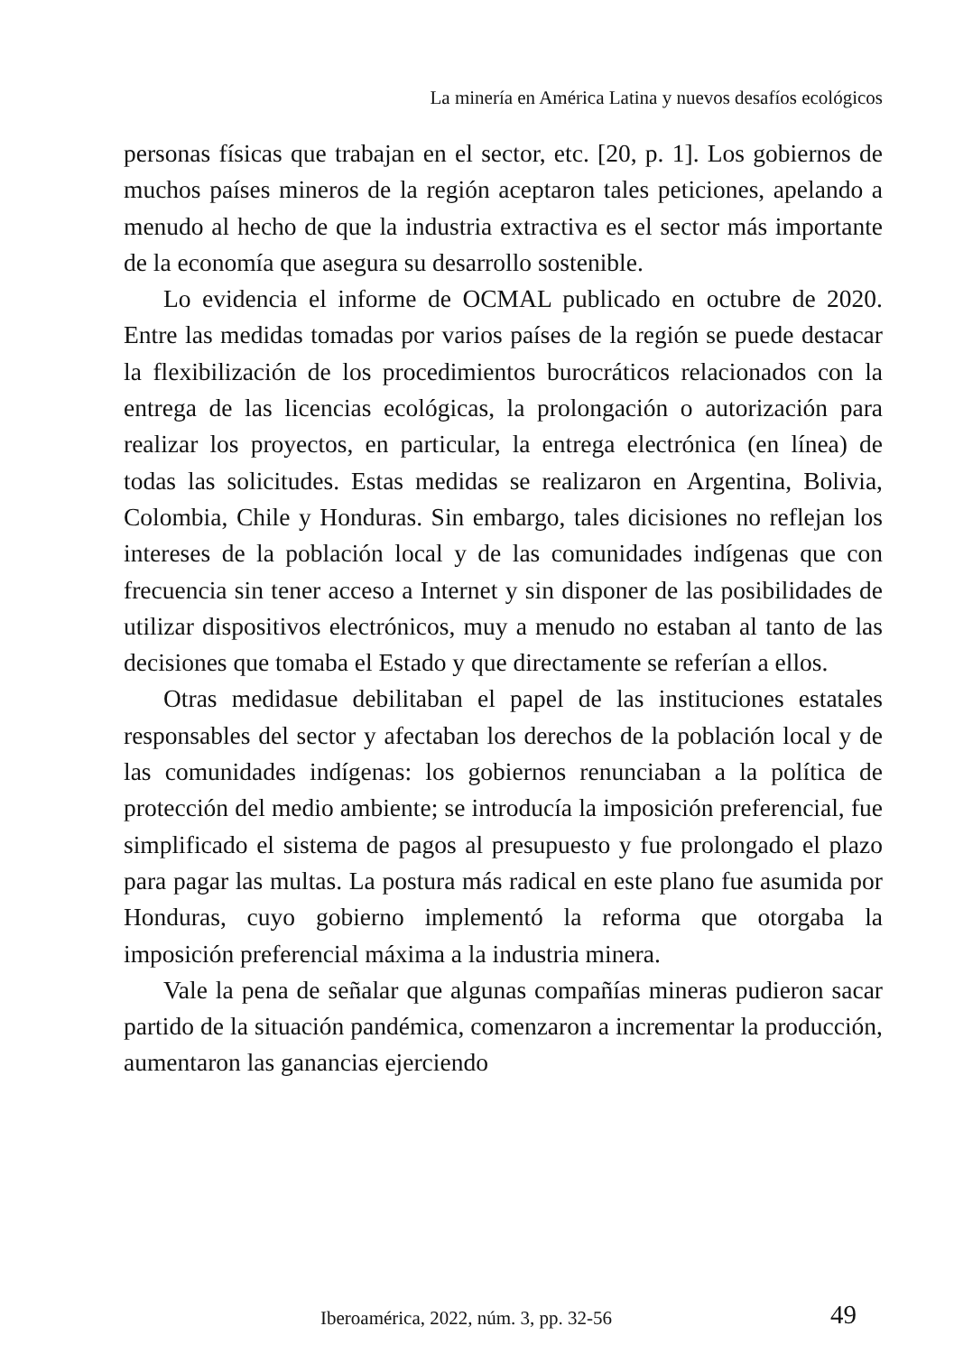La minería en América Latina y nuevos desafíos ecológicos
personas físicas que trabajan en el sector, etc. [20, p. 1]. Los gobiernos de muchos países mineros de la región aceptaron tales peticiones, apelando a menudo al hecho de que la industria extractiva es el sector más importante de la economía que asegura su desarrollo sostenible.
Lo evidencia el informe de OCMAL publicado en octubre de 2020. Entre las medidas tomadas por varios países de la región se puede destacar la flexibilización de los procedimientos burocráticos relacionados con la entrega de las licencias ecológicas, la prolongación o autorización para realizar los proyectos, en particular, la entrega electrónica (en línea) de todas las solicitudes. Estas medidas se realizaron en Argentina, Bolivia, Colombia, Chile y Honduras. Sin embargo, tales dicisiones no reflejan los intereses de la población local y de las comunidades indígenas que con frecuencia sin tener acceso a Internet y sin disponer de las posibilidades de utilizar dispositivos electrónicos, muy a menudo no estaban al tanto de las decisiones que tomaba el Estado y que directamente se referían a ellos.
Otras medidasue debilitaban el papel de las instituciones estatales responsables del sector y afectaban los derechos de la población local y de las comunidades indígenas: los gobiernos renunciaban a la política de protección del medio ambiente; se introducía la imposición preferencial, fue simplificado el sistema de pagos al presupuesto y fue prolongado el plazo para pagar las multas. La postura más radical en este plano fue asumida por Honduras, cuyo gobierno implementó la reforma que otorgaba la imposición preferencial máxima a la industria minera.
Vale la pena de señalar que algunas compañías mineras pudieron sacar partido de la situación pandémica, comenzaron a incrementar la producción, aumentaron las ganancias ejerciendo
Iberoamérica, 2022, núm. 3, pp. 32-56 49